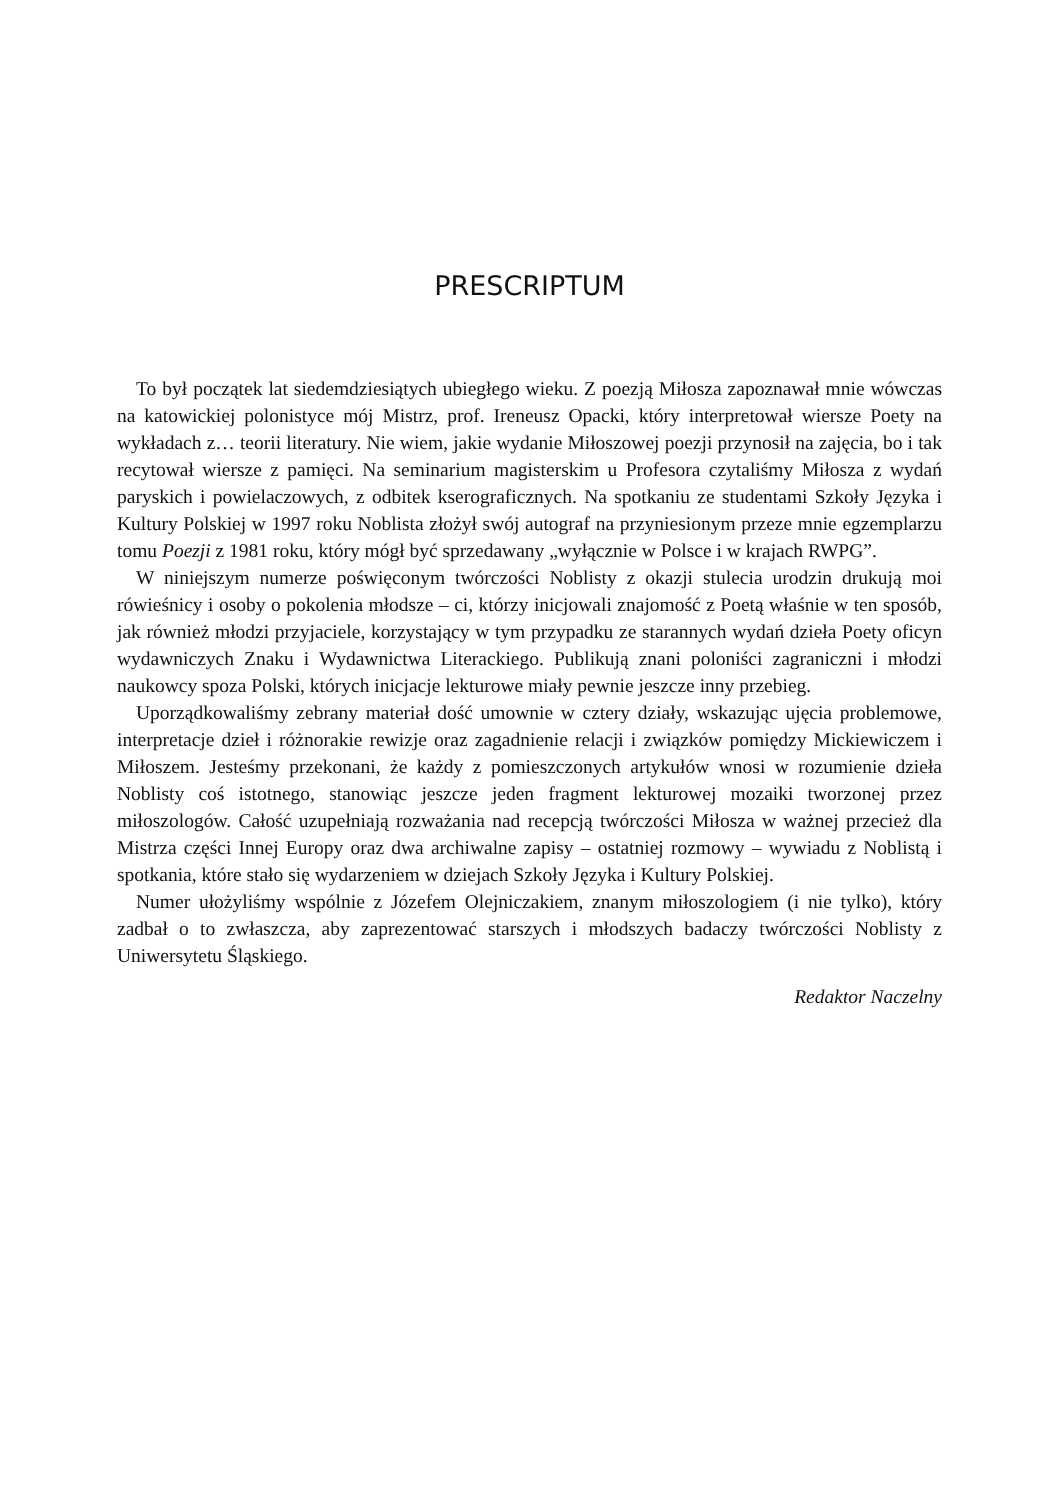PRESCRIPTUM
To był początek lat siedemdziesiątych ubiegłego wieku. Z poezją Miłosza zapoznawał mnie wówczas na katowickiej polonistyce mój Mistrz, prof. Ireneusz Opacki, który interpretował wiersze Poety na wykładach z… teorii literatury. Nie wiem, jakie wydanie Miłoszowej poezji przynosił na zajęcia, bo i tak recytował wiersze z pamięci. Na seminarium magisterskim u Profesora czytaliśmy Miłosza z wydań paryskich i powielaczowych, z odbitek kserograficznych. Na spotkaniu ze studentami Szkoły Języka i Kultury Polskiej w 1997 roku Noblista złożył swój autograf na przyniesionym przeze mnie egzemplarzu tomu Poezji z 1981 roku, który mógł być sprzedawany „wyłącznie w Polsce i w krajach RWPG”.
W niniejszym numerze poświęconym twórczości Noblisty z okazji stulecia urodzin drukują moi rówieśnicy i osoby o pokolenia młodsze – ci, którzy inicjowali znajomość z Poetą właśnie w ten sposób, jak również młodzi przyjaciele, korzystający w tym przypadku ze starannych wydań dzieła Poety oficyn wydawniczych Znaku i Wydawnictwa Literackiego. Publikują znani poloniści zagraniczni i młodzi naukowcy spoza Polski, których inicjacje lekturowe miały pewnie jeszcze inny przebieg.
Uporządkowaliśmy zebrany materiał dość umownie w cztery działy, wskazując ujęcia problemowe, interpretacje dzieł i różnorakie rewizje oraz zagadnienie relacji i związków pomiędzy Mickiewiczem i Miłoszem. Jesteśmy przekonani, że każdy z pomieszczonych artykułów wnosi w rozumienie dzieła Noblisty coś istotnego, stanowiąc jeszcze jeden fragment lekturowej mozaiki tworzonej przez miłoszologów. Całość uzupełniają rozważania nad recepcją twórczości Miłosza w ważnej przecież dla Mistrza części Innej Europy oraz dwa archiwalne zapisy – ostatniej rozmowy – wywiadu z Noblistą i spotkania, które stało się wydarzeniem w dziejach Szkoły Języka i Kultury Polskiej.
Numer ułożyliśmy wspólnie z Józefem Olejniczakiem, znanym miłoszologiem (i nie tylko), który zadbał o to zwłaszcza, aby zaprezentować starszych i młodszych badaczy twórczości Noblisty z Uniwersytetu Śląskiego.
Redaktor Naczelny